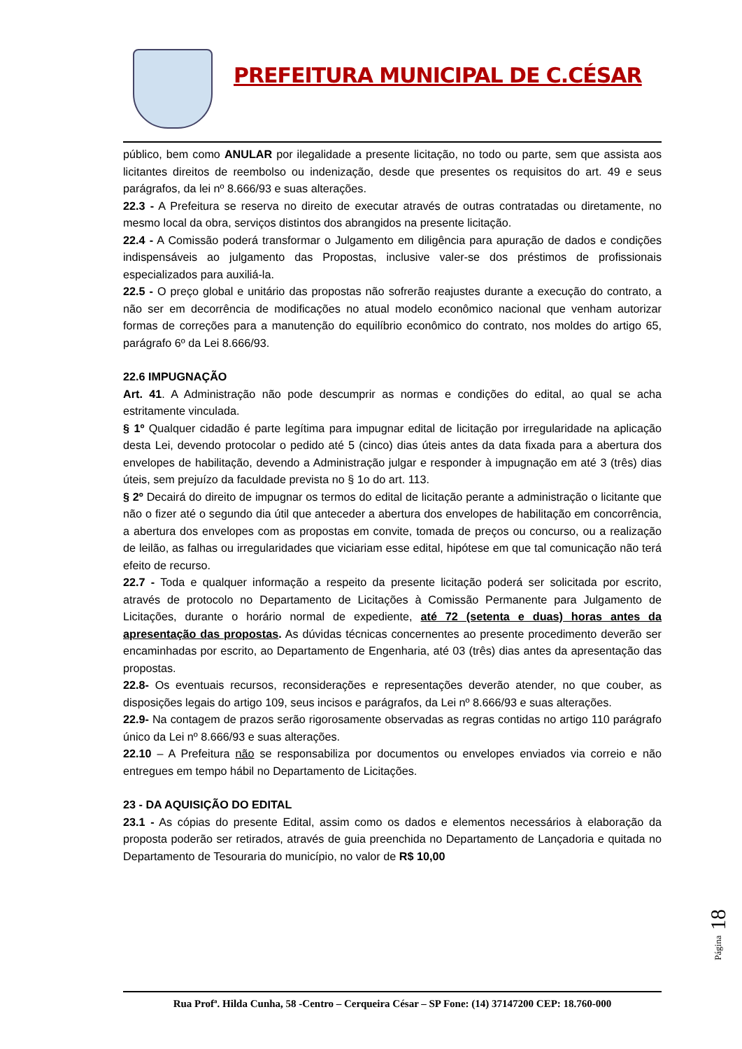PREFEITURA MUNICIPAL DE C.CÉSAR
público, bem como ANULAR por ilegalidade a presente licitação, no todo ou parte, sem que assista aos licitantes direitos de reembolso ou indenização, desde que presentes os requisitos do art. 49 e seus parágrafos, da lei nº 8.666/93 e suas alterações.
22.3 - A Prefeitura se reserva no direito de executar através de outras contratadas ou diretamente, no mesmo local da obra, serviços distintos dos abrangidos na presente licitação.
22.4 - A Comissão poderá transformar o Julgamento em diligência para apuração de dados e condições indispensáveis ao julgamento das Propostas, inclusive valer-se dos préstimos de profissionais especializados para auxiliá-la.
22.5 - O preço global e unitário das propostas não sofrerão reajustes durante a execução do contrato, a não ser em decorrência de modificações no atual modelo econômico nacional que venham autorizar formas de correções para a manutenção do equilíbrio econômico do contrato, nos moldes do artigo 65, parágrafo 6º da Lei 8.666/93.
22.6 IMPUGNAÇÃO
Art. 41. A Administração não pode descumprir as normas e condições do edital, ao qual se acha estritamente vinculada.
§ 1º Qualquer cidadão é parte legítima para impugnar edital de licitação por irregularidade na aplicação desta Lei, devendo protocolar o pedido até 5 (cinco) dias úteis antes da data fixada para a abertura dos envelopes de habilitação, devendo a Administração julgar e responder à impugnação em até 3 (três) dias úteis, sem prejuízo da faculdade prevista no § 1o do art. 113.
§ 2º Decairá do direito de impugnar os termos do edital de licitação perante a administração o licitante que não o fizer até o segundo dia útil que anteceder a abertura dos envelopes de habilitação em concorrência, a abertura dos envelopes com as propostas em convite, tomada de preços ou concurso, ou a realização de leilão, as falhas ou irregularidades que viciariam esse edital, hipótese em que tal comunicação não terá efeito de recurso.
22.7 - Toda e qualquer informação a respeito da presente licitação poderá ser solicitada por escrito, através de protocolo no Departamento de Licitações à Comissão Permanente para Julgamento de Licitações, durante o horário normal de expediente, até 72 (setenta e duas) horas antes da apresentação das propostas. As dúvidas técnicas concernentes ao presente procedimento deverão ser encaminhadas por escrito, ao Departamento de Engenharia, até 03 (três) dias antes da apresentação das propostas.
22.8- Os eventuais recursos, reconsiderações e representações deverão atender, no que couber, as disposições legais do artigo 109, seus incisos e parágrafos, da Lei nº 8.666/93 e suas alterações.
22.9- Na contagem de prazos serão rigorosamente observadas as regras contidas no artigo 110 parágrafo único da Lei nº 8.666/93 e suas alterações.
22.10 – A Prefeitura não se responsabiliza por documentos ou envelopes enviados via correio e não entregues em tempo hábil no Departamento de Licitações.
23 - DA AQUISIÇÃO DO EDITAL
23.1 - As cópias do presente Edital, assim como os dados e elementos necessários à elaboração da proposta poderão ser retirados, através de guia preenchida no Departamento de Lançadoria e quitada no Departamento de Tesouraria do município, no valor de R$ 10,00
Página 18
Rua Profª. Hilda Cunha, 58 -Centro – Cerqueira César – SP Fone: (14) 37147200 CEP: 18.760-000